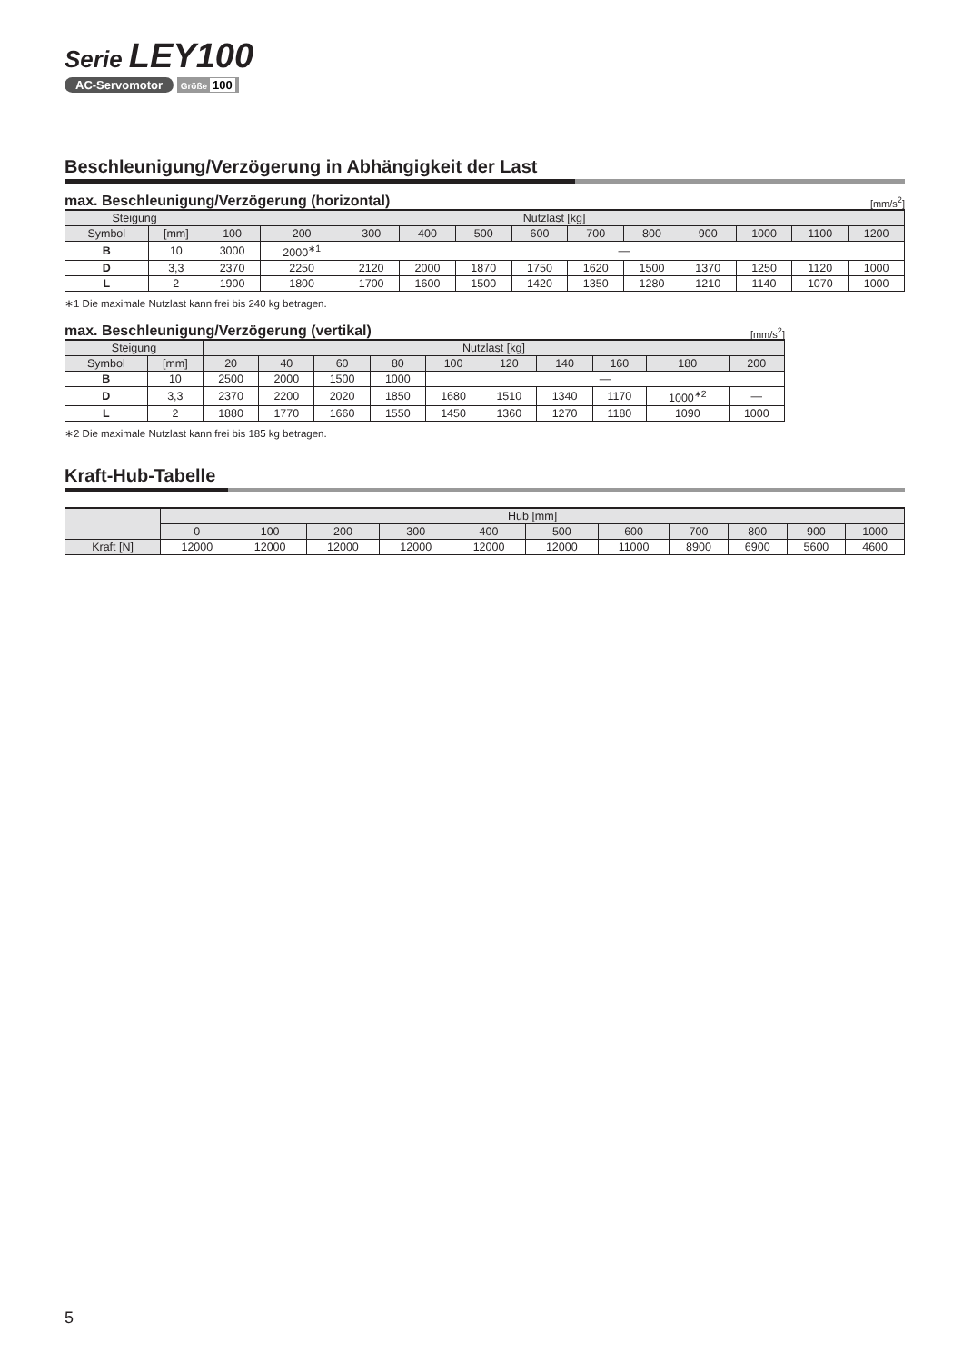Serie LEY100
AC-Servomotor Größe 100
Beschleunigung/Verzögerung in Abhängigkeit der Last
max. Beschleunigung/Verzögerung (horizontal) [mm/s<sup>2</sup>]
| Steigung | | Nutzlast [kg] | | | | | | | | | | | |
| --- | --- | --- | --- | --- | --- | --- | --- | --- | --- | --- | --- | --- | --- |
| Symbol | [mm] | 100 | 200 | 300 | 400 | 500 | 600 | 700 | 800 | 900 | 1000 | 1100 | 1200 |
| B | 10 | 3000 | 2000<sup>∗1</sup> | — | | | | | | | | | |
| D | 3,3 | 2370 | 2250 | 2120 | 2000 | 1870 | 1750 | 1620 | 1500 | 1370 | 1250 | 1120 | 1000 |
| L | 2 | 1900 | 1800 | 1700 | 1600 | 1500 | 1420 | 1350 | 1280 | 1210 | 1140 | 1070 | 1000 |
∗1 Die maximale Nutzlast kann frei bis 240 kg betragen.
max. Beschleunigung/Verzögerung (vertikal) [mm/s<sup>2</sup>]
| Steigung | | Nutzlast [kg] | | | | | | | | | |
| --- | --- | --- | --- | --- | --- | --- | --- | --- | --- | --- | --- |
| Symbol | [mm] | 20 | 40 | 60 | 80 | 100 | 120 | 140 | 160 | 180 | 200 |
| B | 10 | 2500 | 2000 | 1500 | 1000 | — | | | | | |
| D | 3,3 | 2370 | 2200 | 2020 | 1850 | 1680 | 1510 | 1340 | 1170 | 1000<sup>∗2</sup> | — |
| L | 2 | 1880 | 1770 | 1660 | 1550 | 1450 | 1360 | 1270 | 1180 | 1090 | 1000 |
∗2 Die maximale Nutzlast kann frei bis 185 kg betragen.
Kraft-Hub-Tabelle
| | Hub [mm] | | | | | | | | | | |
| --- | --- | --- | --- | --- | --- | --- | --- | --- | --- | --- | --- |
| | 0 | 100 | 200 | 300 | 400 | 500 | 600 | 700 | 800 | 900 | 1000 |
| Kraft [N] | 12000 | 12000 | 12000 | 12000 | 12000 | 12000 | 11000 | 8900 | 6900 | 5600 | 4600 |
5